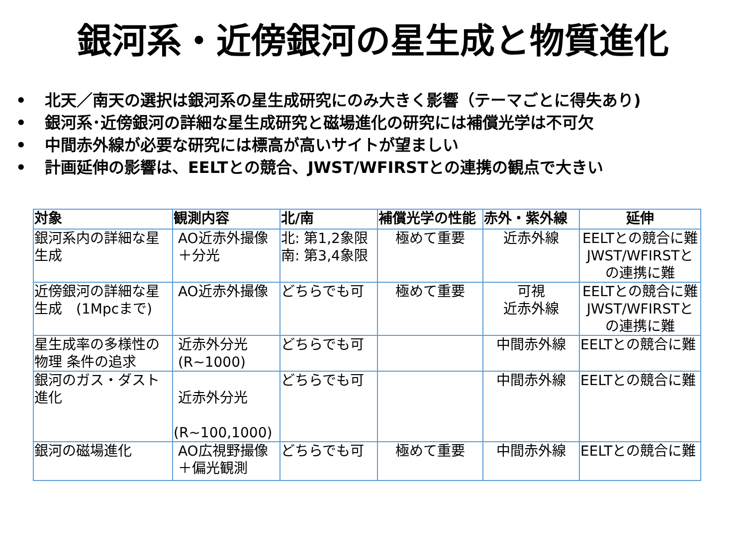銀河系・近傍銀河の星生成と物質進化
• 北天／南天の選択は銀河系の星生成研究にのみ大きく影響（テーマごとに得失あり)
• 銀河系･近傍銀河の詳細な星生成研究と磁場進化の研究には補償光学は不可欠
• 中間赤外線が必要な研究には標高が高いサイトが望ましい
• 計画延伸の影響は、EELTとの競合、JWST/WFIRSTとの連携の観点で大きい
| 対象 | 観測内容 | 北/南 | 補償光学の性能 | 赤外・紫外線 | 延伸 |
| --- | --- | --- | --- | --- | --- |
| 銀河系内の詳細な星生成 | AO近赤外撮像 ＋分光 | 北: 第1,2象限 南: 第3,4象限 | 極めて重要 | 近赤外線 | EELTとの競合に難 JWST/WFIRSTとの連携に難 |
| 近傍銀河の詳細な星生成 (1Mpcまで) | AO近赤外撮像 | どちらでも可 | 極めて重要 | 可視 近赤外線 | EELTとの競合に難 JWST/WFIRSTとの連携に難 |
| 星生成率の多様性の物理 条件の追求 | 近赤外分光 (R~1000) | どちらでも可 | | 中間赤外線 | EELTとの競合に難 |
| 銀河のガス・ダスト進化 | 近赤外分光 (R~100,1000) | どちらでも可 | | 中間赤外線 | EELTとの競合に難 |
| 銀河の磁場進化 | AO広視野撮像 ＋偏光観測 | どちらでも可 | 極めて重要 | 中間赤外線 | EELTとの競合に難 |